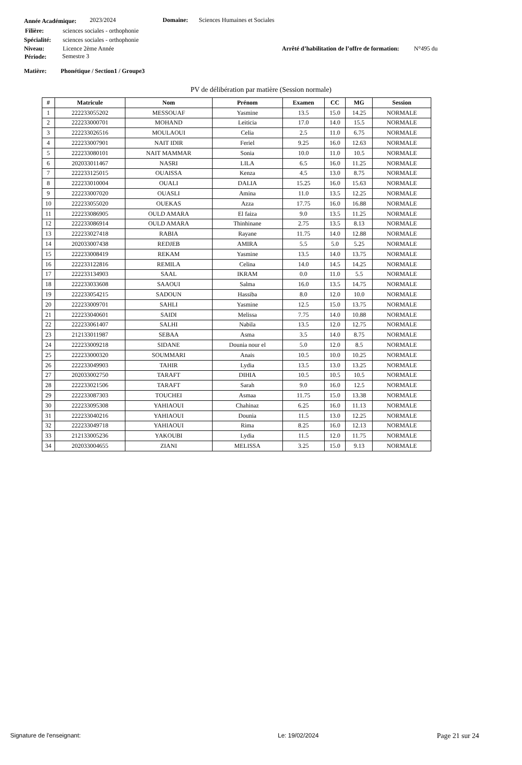Année Académique: 2023/2024 Domaine: Sciences Humaines et Sociales
Filière: sciences sociales - orthophonie
Spécialité: sciences sociales - orthophonie
Niveau: Licence 2ème Année Arrêté d’habilitation de l’offre de formation: N°495 du
Période: Semestre 3
Matière: Phonétique / Section1 / Groupe3
PV de délibération par matière (Session normale)
| # | Matricule | Nom | Prénom | Examen | CC | MG | Session |
| --- | --- | --- | --- | --- | --- | --- | --- |
| 1 | 222233055202 | MESSOUAF | Yasmine | 13.5 | 15.0 | 14.25 | NORMALE |
| 2 | 222233000701 | MOHAND | Leiticia | 17.0 | 14.0 | 15.5 | NORMALE |
| 3 | 222233026516 | MOULAOUI | Celia | 2.5 | 11.0 | 6.75 | NORMALE |
| 4 | 222233007901 | NAIT IDIR | Feriel | 9.25 | 16.0 | 12.63 | NORMALE |
| 5 | 222233080101 | NAIT MAMMAR | Sonia | 10.0 | 11.0 | 10.5 | NORMALE |
| 6 | 202033011467 | NASRI | LILA | 6.5 | 16.0 | 11.25 | NORMALE |
| 7 | 222233125015 | OUAISSA | Kenza | 4.5 | 13.0 | 8.75 | NORMALE |
| 8 | 222233010004 | OUALI | DALIA | 15.25 | 16.0 | 15.63 | NORMALE |
| 9 | 222233007020 | OUASLI | Amina | 11.0 | 13.5 | 12.25 | NORMALE |
| 10 | 222233055020 | OUEKAS | Azza | 17.75 | 16.0 | 16.88 | NORMALE |
| 11 | 222233086905 | OULD AMARA | El faiza | 9.0 | 13.5 | 11.25 | NORMALE |
| 12 | 222233086914 | OULD AMARA | Thinhinane | 2.75 | 13.5 | 8.13 | NORMALE |
| 13 | 222233027418 | RABIA | Rayane | 11.75 | 14.0 | 12.88 | NORMALE |
| 14 | 202033007438 | REDJEB | AMIRA | 5.5 | 5.0 | 5.25 | NORMALE |
| 15 | 222233008419 | REKAM | Yasmine | 13.5 | 14.0 | 13.75 | NORMALE |
| 16 | 222233122816 | REMILA | Celina | 14.0 | 14.5 | 14.25 | NORMALE |
| 17 | 222233134903 | SAAL | IKRAM | 0.0 | 11.0 | 5.5 | NORMALE |
| 18 | 222233033608 | SAAOUI | Salma | 16.0 | 13.5 | 14.75 | NORMALE |
| 19 | 222233054215 | SADOUN | Hassiba | 8.0 | 12.0 | 10.0 | NORMALE |
| 20 | 222233009701 | SAHLI | Yasmine | 12.5 | 15.0 | 13.75 | NORMALE |
| 21 | 222233040601 | SAIDI | Melissa | 7.75 | 14.0 | 10.88 | NORMALE |
| 22 | 222233061407 | SALHI | Nabila | 13.5 | 12.0 | 12.75 | NORMALE |
| 23 | 212133011987 | SEBAA | Asma | 3.5 | 14.0 | 8.75 | NORMALE |
| 24 | 222233009218 | SIDANE | Dounia nour el | 5.0 | 12.0 | 8.5 | NORMALE |
| 25 | 222233000320 | SOUMMARI | Anais | 10.5 | 10.0 | 10.25 | NORMALE |
| 26 | 222233049903 | TAHIR | Lydia | 13.5 | 13.0 | 13.25 | NORMALE |
| 27 | 202033002750 | TARAFT | DIHIA | 10.5 | 10.5 | 10.5 | NORMALE |
| 28 | 222233021506 | TARAFT | Sarah | 9.0 | 16.0 | 12.5 | NORMALE |
| 29 | 222233087303 | TOUCHEI | Asmaa | 11.75 | 15.0 | 13.38 | NORMALE |
| 30 | 222233095308 | YAHIAOUI | Chahinaz | 6.25 | 16.0 | 11.13 | NORMALE |
| 31 | 222233040216 | YAHIAOUI | Dounia | 11.5 | 13.0 | 12.25 | NORMALE |
| 32 | 222233049718 | YAHIAOUI | Rima | 8.25 | 16.0 | 12.13 | NORMALE |
| 33 | 212133005236 | YAKOUBI | Lydia | 11.5 | 12.0 | 11.75 | NORMALE |
| 34 | 202033004655 | ZIANI | MELISSA | 3.25 | 15.0 | 9.13 | NORMALE |
Signature de l'enseignant: Le: 19/02/2024 Page 21 sur 24